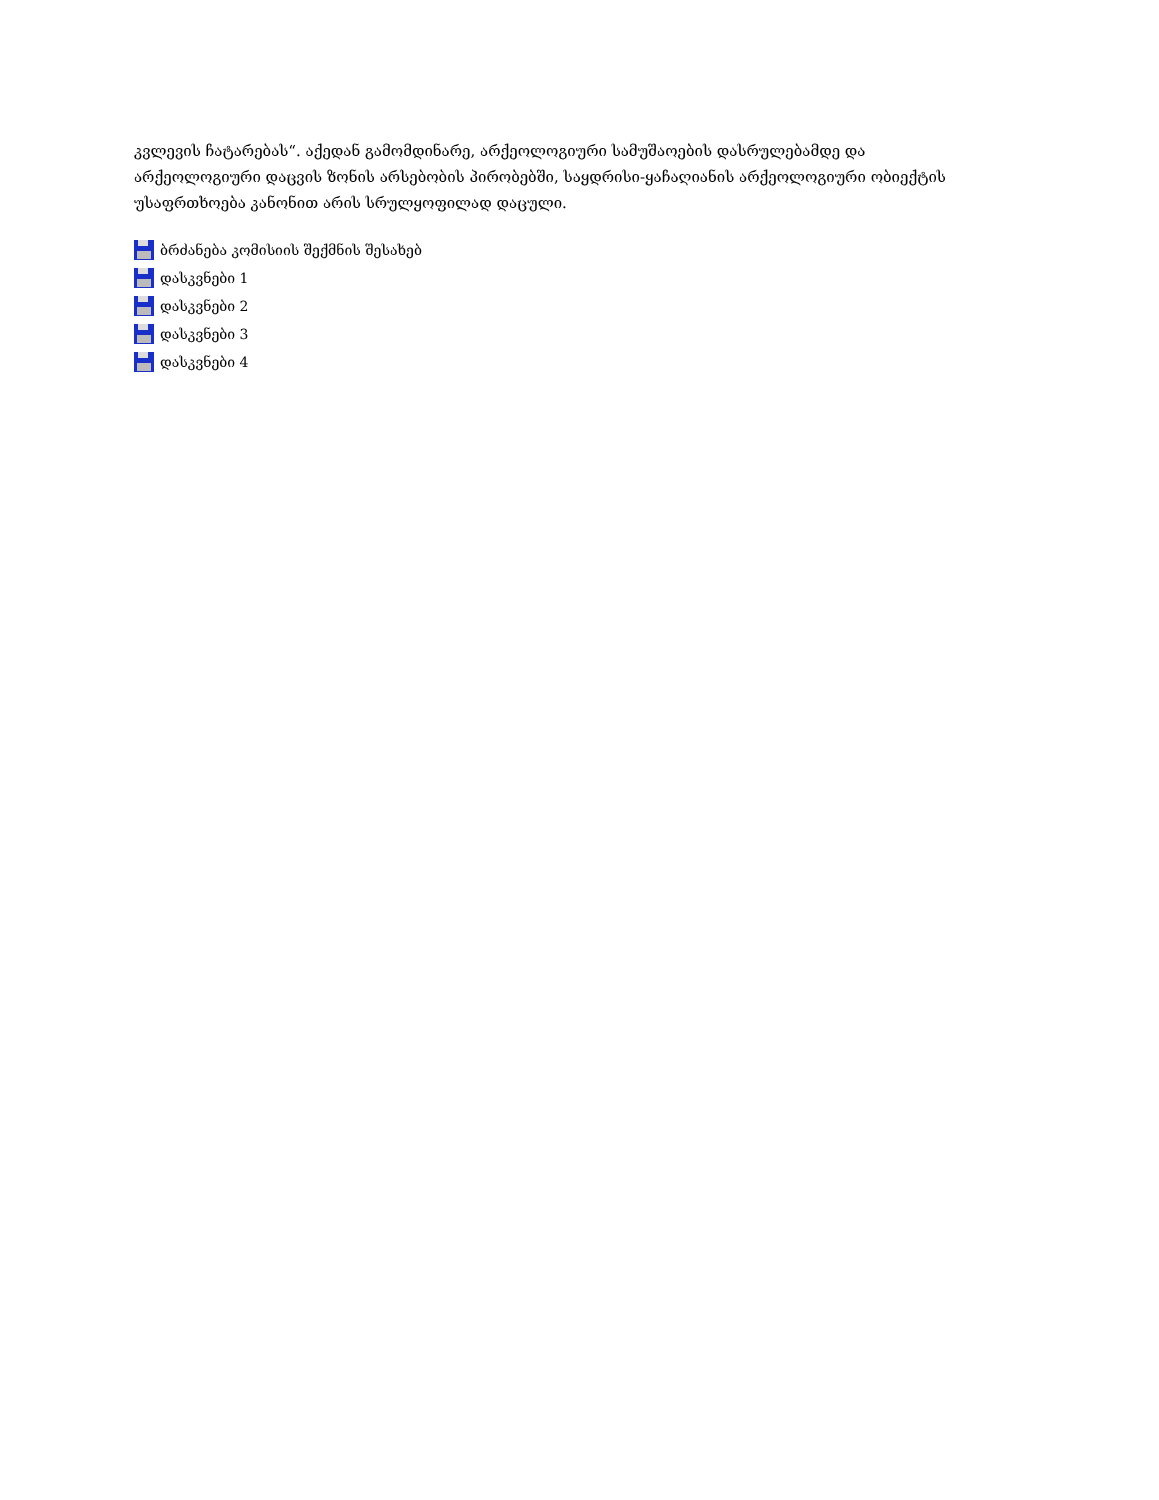კვლევის ჩატარებას“. აქედან გამომდინარე, არქეოლოგიური სამუშაოების დასრულებამდე და არქეოლოგიური დაცვის ზონის არსებობის პირობებში, საყდრისი-ყაჩაღიანის არქეოლოგიური ობიექტის უსაფრთხოება კანონით არის სრულყოფილად დაცული.
ბრძანება კომისიის შექმნის შესახებ
დასკვნები 1
დასკვნები 2
დასკვნები 3
დასკვნები 4